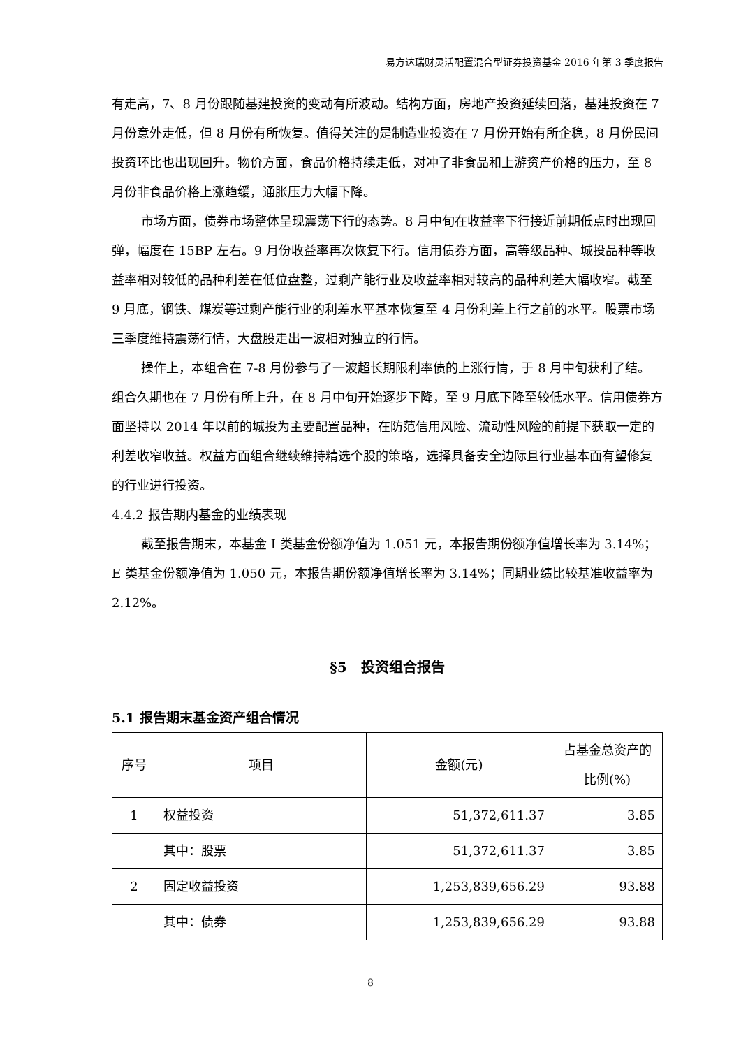易方达瑞财灵活配置混合型证券投资基金 2016 年第 3 季度报告
有走高，7、8 月份跟随基建投资的变动有所波动。结构方面，房地产投资延续回落，基建投资在 7 月份意外走低，但 8 月份有所恢复。值得关注的是制造业投资在 7 月份开始有所企稳，8 月份民间投资环比也出现回升。物价方面，食品价格持续走低，对冲了非食品和上游资产价格的压力，至 8 月份非食品价格上涨趋缓，通胀压力大幅下降。
市场方面，债券市场整体呈现震荡下行的态势。8 月中旬在收益率下行接近前期低点时出现回弹，幅度在 15BP 左右。9 月份收益率再次恢复下行。信用债券方面，高等级品种、城投品种等收益率相对较低的品种利差在低位盘整，过剩产能行业及收益率相对较高的品种利差大幅收窄。截至 9 月底，钢铁、煤炭等过剩产能行业的利差水平基本恢复至 4 月份利差上行之前的水平。股票市场三季度维持震荡行情，大盘股走出一波相对独立的行情。
操作上，本组合在 7-8 月份参与了一波超长期限利率债的上涨行情，于 8 月中旬获利了结。组合久期也在 7 月份有所上升，在 8 月中旬开始逐步下降，至 9 月底下降至较低水平。信用债券方面坚持以 2014 年以前的城投为主要配置品种，在防范信用风险、流动性风险的前提下获取一定的利差收窄收益。权益方面组合继续维持精选个股的策略，选择具备安全边际且行业基本面有望修复的行业进行投资。
4.4.2 报告期内基金的业绩表现
截至报告期末，本基金 I 类基金份额净值为 1.051 元，本报告期份额净值增长率为 3.14%；E 类基金份额净值为 1.050 元，本报告期份额净值增长率为 3.14%；同期业绩比较基准收益率为 2.12%。
§5　投资组合报告
5.1 报告期末基金资产组合情况
| 序号 | 项目 | 金额(元) | 占基金总资产的比例(%) |
| --- | --- | --- | --- |
| 1 | 权益投资 | 51,372,611.37 | 3.85 |
| | 其中：股票 | 51,372,611.37 | 3.85 |
| 2 | 固定收益投资 | 1,253,839,656.29 | 93.88 |
| | 其中：债券 | 1,253,839,656.29 | 93.88 |
8